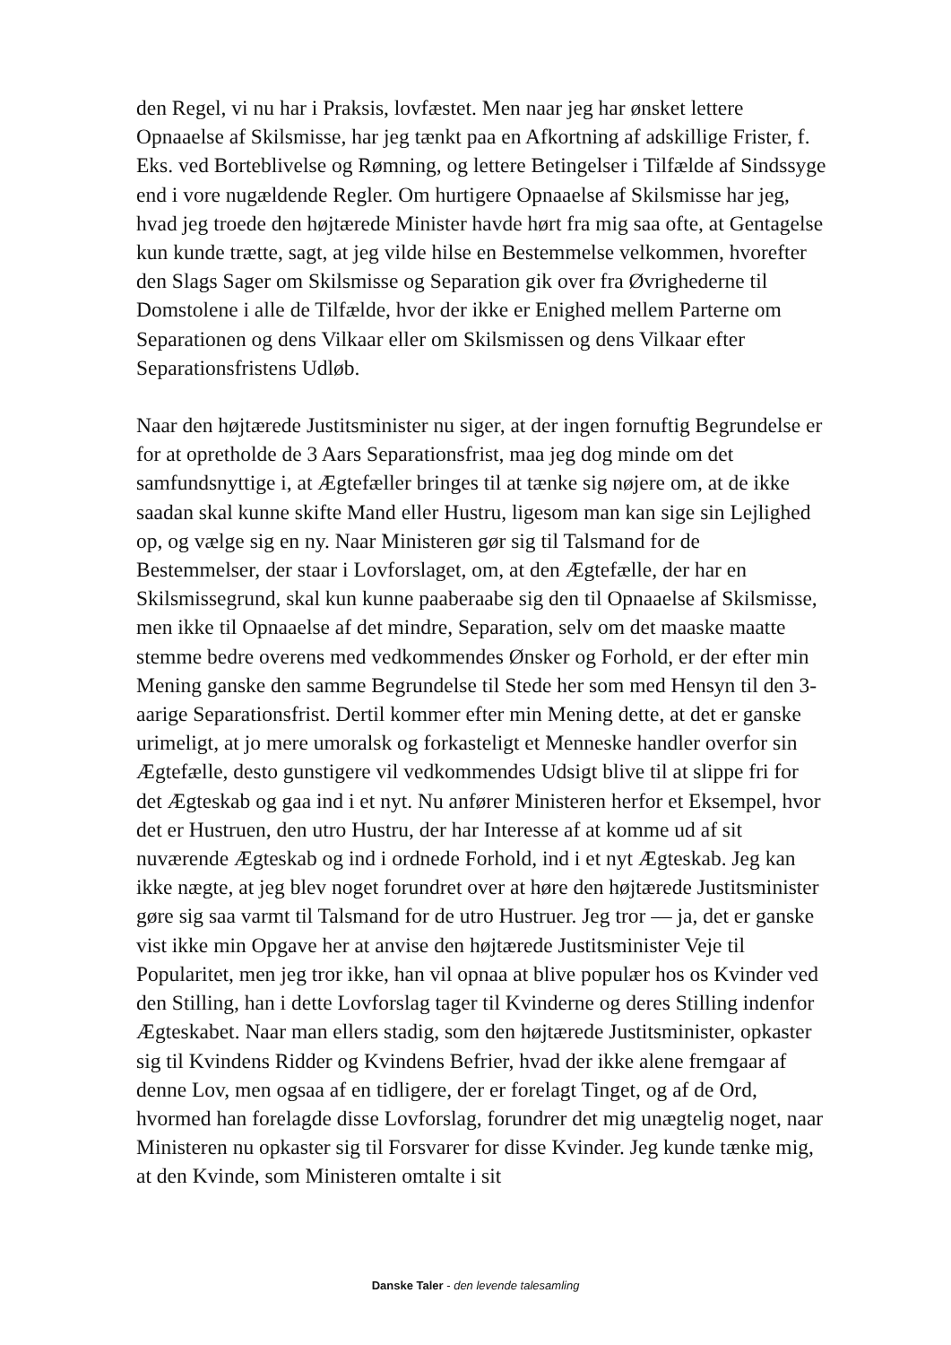den Regel, vi nu har i Praksis, lovfæstet. Men naar jeg har ønsket lettere Opnaaelse af Skilsmisse, har jeg tænkt paa en Afkortning af adskillige Frister, f. Eks. ved Borteblivelse og Rømning, og lettere Betingelser i Tilfælde af Sindssyge end i vore nugældende Regler. Om hurtigere Opnaaelse af Skilsmisse har jeg, hvad jeg troede den højtærede Minister havde hørt fra mig saa ofte, at Gentagelse kun kunde trætte, sagt, at jeg vilde hilse en Bestemmelse velkommen, hvorefter den Slags Sager om Skilsmisse og Separation gik over fra Øvrighederne til Domstolene i alle de Tilfælde, hvor der ikke er Enighed mellem Parterne om Separationen og dens Vilkaar eller om Skilsmissen og dens Vilkaar efter Separationsfristens Udløb.
Naar den højtærede Justitsminister nu siger, at der ingen fornuftig Begrundelse er for at opretholde de 3 Aars Separationsfrist, maa jeg dog minde om det samfundsnyttige i, at Ægtefæller bringes til at tænke sig nøjere om, at de ikke saadan skal kunne skifte Mand eller Hustru, ligesom man kan sige sin Lejlighed op, og vælge sig en ny. Naar Ministeren gør sig til Talsmand for de Bestemmelser, der staar i Lovforslaget, om, at den Ægtefælle, der har en Skilsmissegrund, skal kun kunne paaberaabe sig den til Opnaaelse af Skilsmisse, men ikke til Opnaaelse af det mindre, Separation, selv om det maaske maatte stemme bedre overens med vedkommendes Ønsker og Forhold, er der efter min Mening ganske den samme Begrundelse til Stede her som med Hensyn til den 3-aarige Separationsfrist. Dertil kommer efter min Mening dette, at det er ganske urimeligt, at jo mere umoralsk og forkasteligt et Menneske handler overfor sin Ægtefælle, desto gunstigere vil vedkommendes Udsigt blive til at slippe fri for det Ægteskab og gaa ind i et nyt. Nu anfører Ministeren herfor et Eksempel, hvor det er Hustruen, den utro Hustru, der har Interesse af at komme ud af sit nuværende Ægteskab og ind i ordnede Forhold, ind i et nyt Ægteskab. Jeg kan ikke nægte, at jeg blev noget forundret over at høre den højtærede Justitsminister gøre sig saa varmt til Talsmand for de utro Hustruer. Jeg tror — ja, det er ganske vist ikke min Opgave her at anvise den højtærede Justitsminister Veje til Popularitet, men jeg tror ikke, han vil opnaa at blive populær hos os Kvinder ved den Stilling, han i dette Lovforslag tager til Kvinderne og deres Stilling indenfor Ægteskabet. Naar man ellers stadig, som den højtærede Justitsminister, opkaster sig til Kvindens Ridder og Kvindens Befrier, hvad der ikke alene fremgaar af denne Lov, men ogsaa af en tidligere, der er forelagt Tinget, og af de Ord, hvormed han forelagde disse Lovforslag, forundrer det mig unægtelig noget, naar Ministeren nu opkaster sig til Forsvarer for disse Kvinder. Jeg kunde tænke mig, at den Kvinde, som Ministeren omtalte i sit
Danske Taler - den levende talesamling